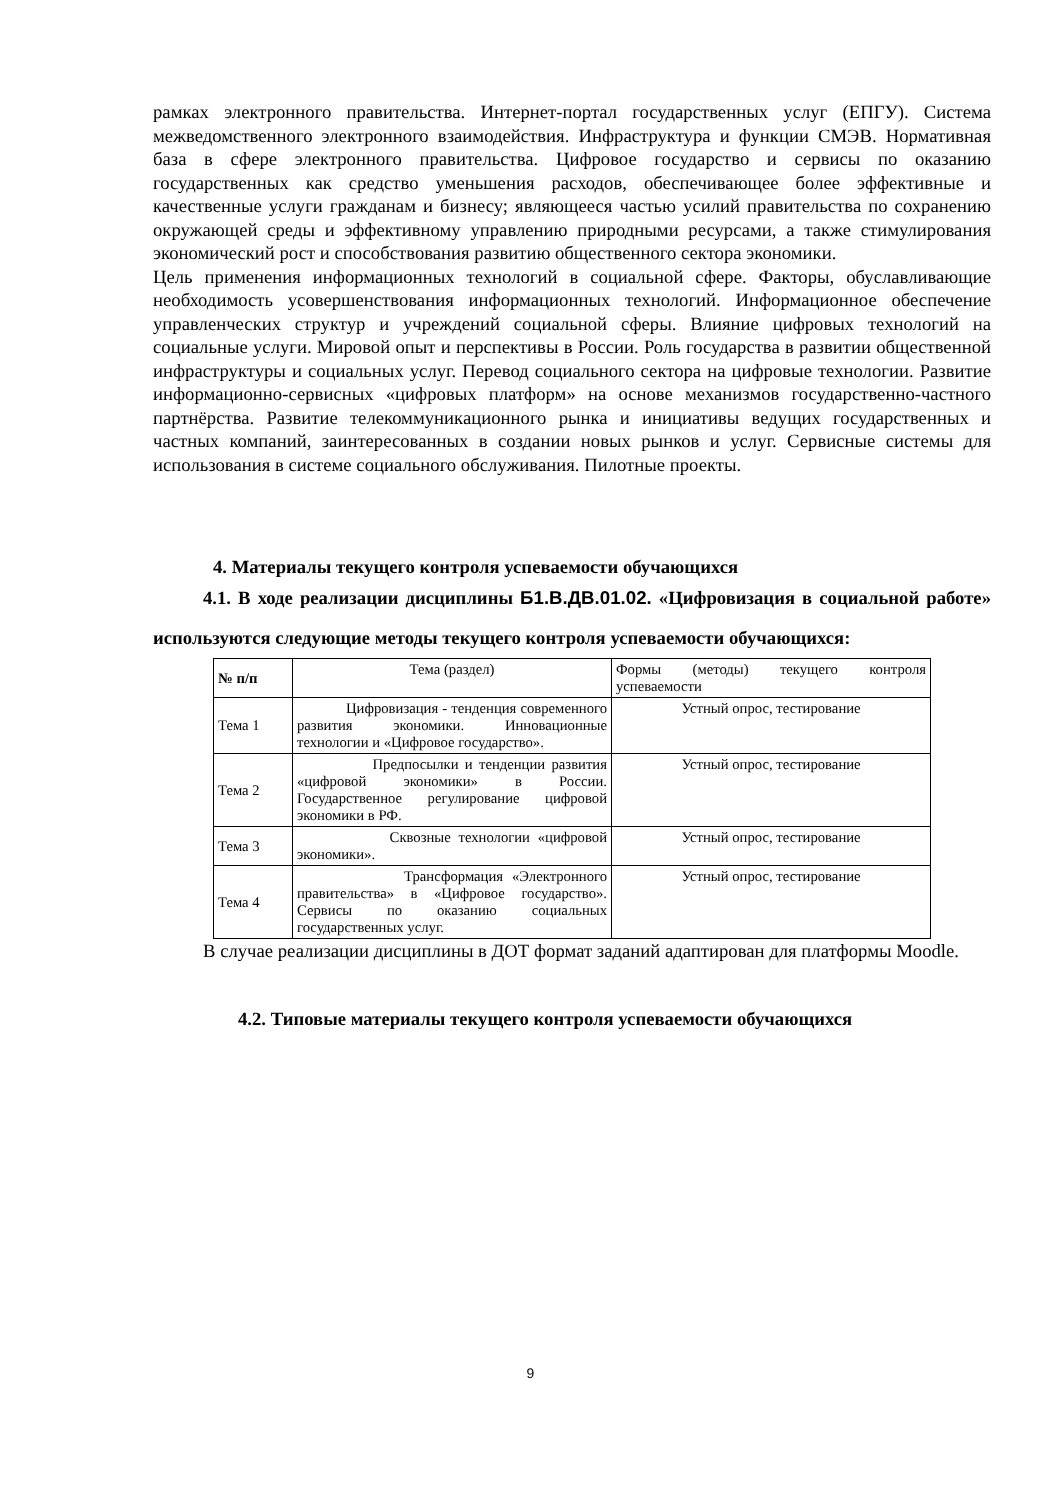рамках электронного правительства. Интернет-портал государственных услуг (ЕПГУ). Система межведомственного электронного взаимодействия. Инфраструктура и функции СМЭВ. Нормативная база в сфере электронного правительства. Цифровое государство и сервисы по оказанию государственных как средство уменьшения расходов, обеспечивающее более эффективные и качественные услуги гражданам и бизнесу; являющееся частью усилий правительства по сохранению окружающей среды и эффективному управлению природными ресурсами, а также стимулирования экономический рост и способствования развитию общественного сектора экономики.
Цель применения информационных технологий в социальной сфере. Факторы, обуславливающие необходимость усовершенствования информационных технологий. Информационное обеспечение управленческих структур и учреждений социальной сферы. Влияние цифровых технологий на социальные услуги. Мировой опыт и перспективы в России. Роль государства в развитии общественной инфраструктуры и социальных услуг. Перевод социального сектора на цифровые технологии. Развитие информационно-сервисных «цифровых платформ» на основе механизмов государственно-частного партнёрства. Развитие телекоммуникационного рынка и инициативы ведущих государственных и частных компаний, заинтересованных в создании новых рынков и услуг. Сервисные системы для использования в системе социального обслуживания. Пилотные проекты.
4. Материалы текущего контроля успеваемости обучающихся
4.1. В ходе реализации дисциплины Б1.В.ДВ.01.02. «Цифровизация в социальной работе» используются следующие методы текущего контроля успеваемости обучающихся:
| № п/п | Тема (раздел) | Формы (методы) текущего контроля успеваемости |
| --- | --- | --- |
| Тема 1 | Цифровизация - тенденция современного развития экономики. Инновационные технологии и «Цифровое государство». | Устный опрос, тестирование |
| Тема 2 | Предпосылки и тенденции развития «цифровой экономики» в России. Государственное регулирование цифровой экономики в РФ. | Устный опрос, тестирование |
| Тема 3 | Сквозные технологии «цифровой экономики». | Устный опрос, тестирование |
| Тема 4 | Трансформация «Электронного правительства» в «Цифровое государство». Сервисы по оказанию социальных государственных услуг. | Устный опрос, тестирование |
В случае реализации дисциплины в ДОТ формат заданий адаптирован для платформы Moodle.
4.2. Типовые материалы текущего контроля успеваемости обучающихся
9